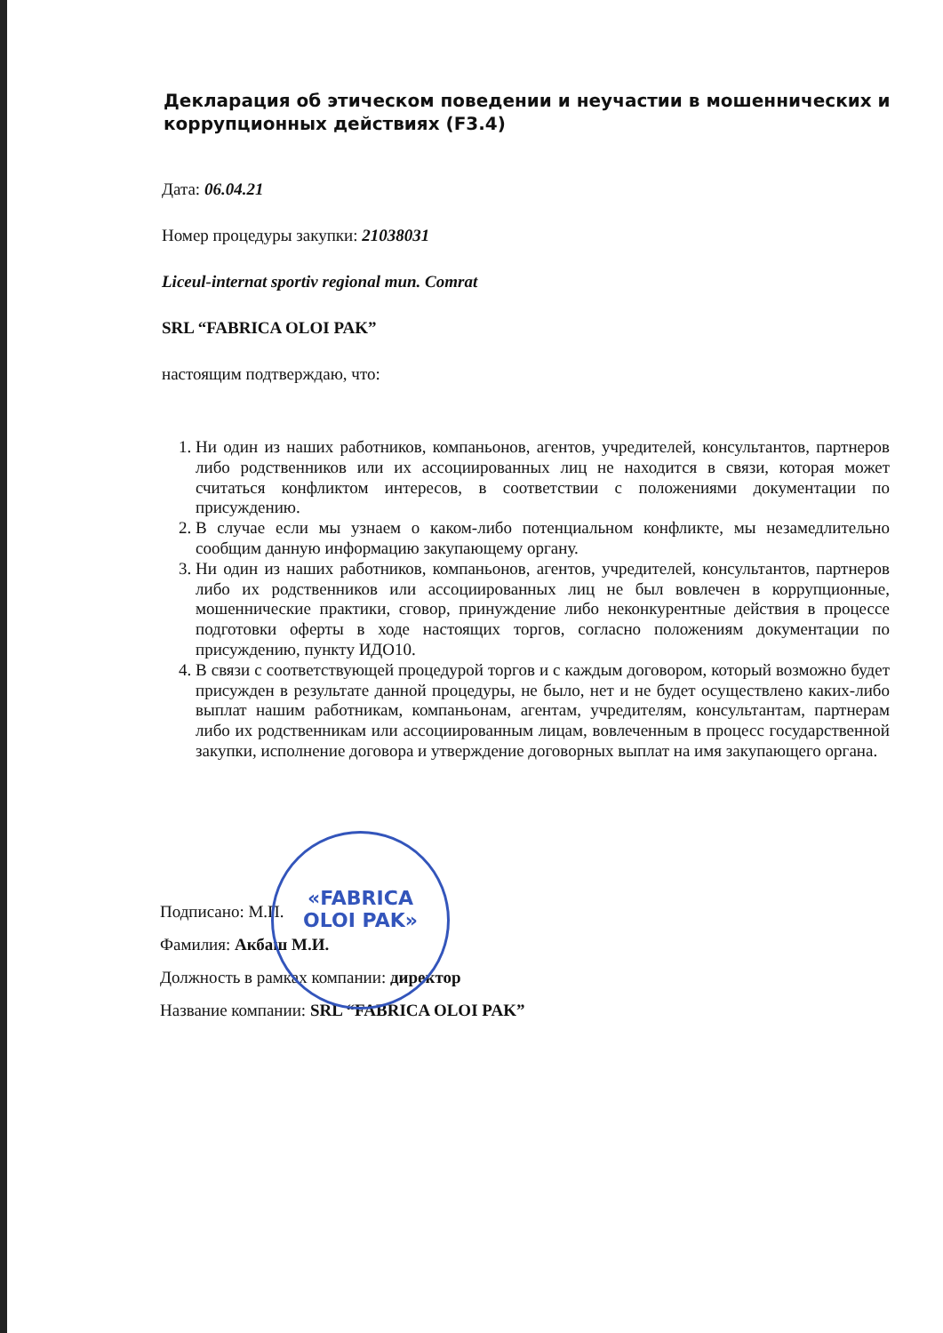«FABRICA
OLOI PAK»
Декларация об этическом поведении и неучастии в мошеннических и коррупционных действиях (F3.4)
Дата: 06.04.21
Номер процедуры закупки: 21038031
Liceul-internat sportiv regional mun. Comrat
SRL “FABRICA OLOI PAK”
настоящим подтверждаю, что:
1. Ни один из наших работников, компаньонов, агентов, учредителей, консультантов, партнеров либо родственников или их ассоциированных лиц не находится в связи, которая может считаться конфликтом интересов, в соответствии с положениями документации по присуждению.
2. В случае если мы узнаем о каком-либо потенциальном конфликте, мы незамедлительно сообщим данную информацию закупающему органу.
3. Ни один из наших работников, компаньонов, агентов, учредителей, консультантов, партнеров либо их родственников или ассоциированных лиц не был вовлечен в коррупционные, мошеннические практики, сговор, принуждение либо неконкурентные действия в процессе подготовки оферты в ходе настоящих торгов, согласно положениям документации по присуждению, пункту ИДО10.
4. В связи с соответствующей процедурой торгов и с каждым договором, который возможно будет присужден в результате данной процедуры, не было, нет и не будет осуществлено каких-либо выплат нашим работникам, компаньонам, агентам, учредителям, консультантам, партнерам либо их родственникам или ассоциированным лицам, вовлеченным в процесс государственной закупки, исполнение договора и утверждение договорных выплат на имя закупающего органа.
Подписано: М.П.
Фамилия: Акбаш М.И.
Должность в рамках компании: директор
Название компании: SRL “FABRICA OLOI PAK”